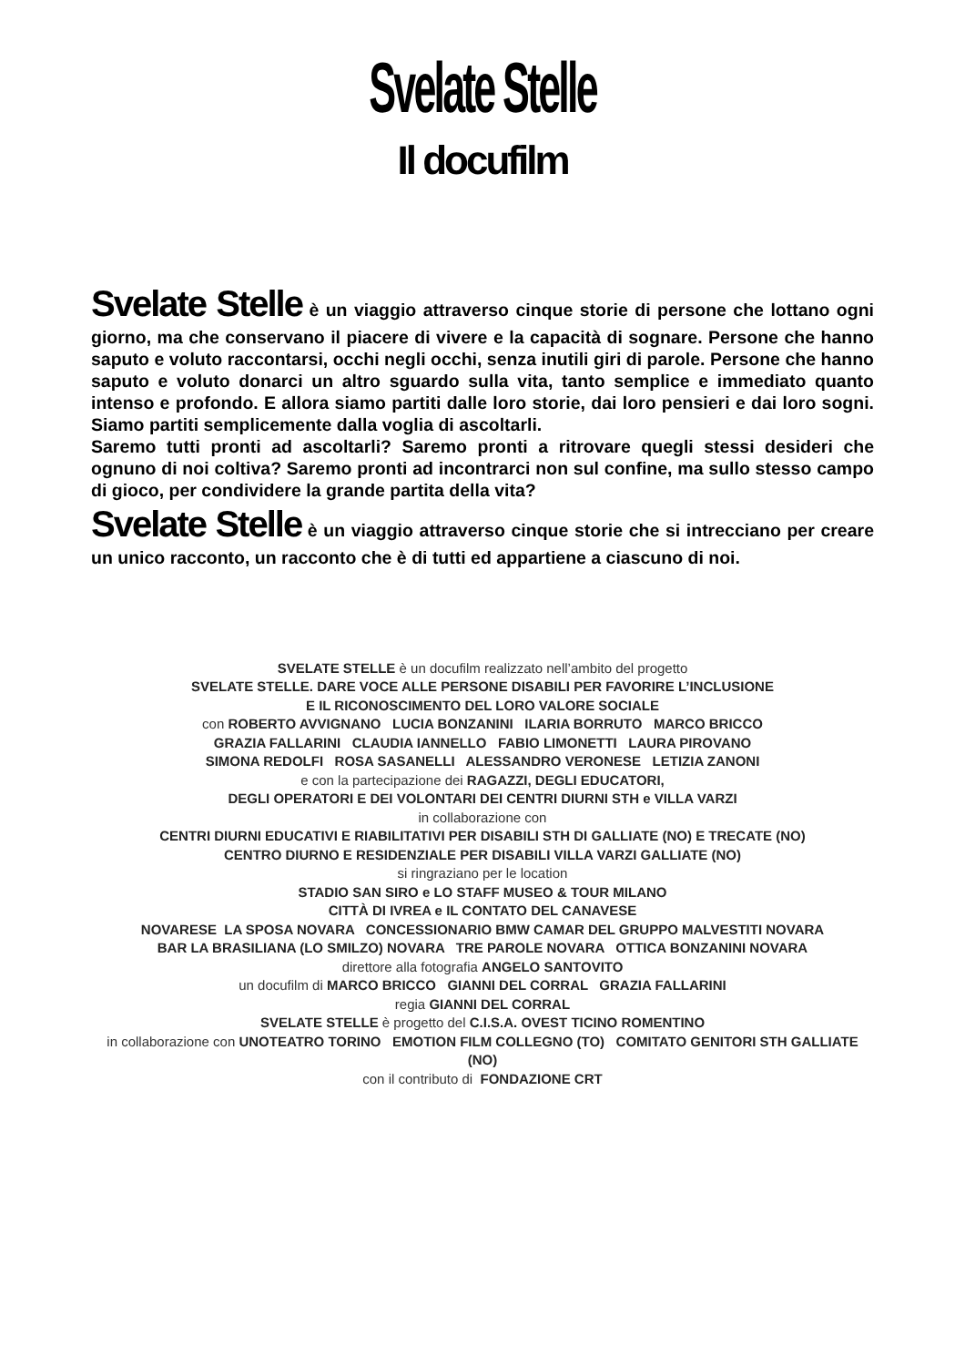Svelate Stelle
Il docufilm
Svelate Stelle è un viaggio attraverso cinque storie di persone che lottano ogni giorno, ma che conservano il piacere di vivere e la capacità di sognare. Persone che hanno saputo e voluto raccontarsi, occhi negli occhi, senza inutili giri di parole. Persone che hanno saputo e voluto donarci un altro sguardo sulla vita, tanto semplice e immediato quanto intenso e profondo. E allora siamo partiti dalle loro storie, dai loro pensieri e dai loro sogni. Siamo partiti semplicemente dalla voglia di ascoltarli.
Saremo tutti pronti ad ascoltarli? Saremo pronti a ritrovare quegli stessi desideri che ognuno di noi coltiva? Saremo pronti ad incontrarci non sul confine, ma sullo stesso campo di gioco, per condividere la grande partita della vita?
Svelate Stelle è un viaggio attraverso cinque storie che si intrecciano per creare un unico racconto, un racconto che è di tutti ed appartiene a ciascuno di noi.
SVELATE STELLE è un docufilm realizzato nell’ambito del progetto
SVELATE STELLE. DARE VOCE ALLE PERSONE DISABILI PER FAVORIRE L’INCLUSIONE
E IL RICONOSCIMENTO DEL LORO VALORE SOCIALE
con ROBERTO AVVIGNANO LUCIA BONZANINI ILARIA BORRUTO MARCO BRICCO
GRAZIA FALLARINI CLAUDIA IANNELLO FABIO LIMONETTI LAURA PIROVANO
SIMONA REDOLFI ROSA SASANELLI ALESSANDRO VERONESE LETIZIA ZANONI
e con la partecipazione dei RAGAZZI, DEGLI EDUCATORI,
DEGLI OPERATORI E DEI VOLONTARI DEI CENTRI DIURNI STH e VILLA VARZI
in collaborazione con
CENTRI DIURNI EDUCATIVI E RIABILITATIVI PER DISABILI STH DI GALLIATE (NO) E TRECATE (NO)
CENTRO DIURNO E RESIDENZIALE PER DISABILI VILLA VARZI GALLIATE (NO)
si ringraziano per le location
STADIO SAN SIRO e LO STAFF MUSEO & TOUR MILANO
CITTÀ DI IVREA e IL CONTATO DEL CANAVESE
NOVARESE LA SPOSA NOVARA CONCESSIONARIO BMW CAMAR DEL GRUPPO MALVESTITI NOVARA
BAR LA BRASILIANA (LO SMILZO) NOVARA TRE PAROLE NOVARA OTTICA BONZANINI NOVARA
direttore alla fotografia ANGELO SANTOVITO
un docufilm di MARCO BRICCO GIANNI DEL CORRAL GRAZIA FALLARINI
regia GIANNI DEL CORRAL
SVELATE STELLE è progetto del C.I.S.A. OVEST TICINO ROMENTINO
in collaborazione con UNOTEATRO TORINO EMOTION FILM COLLEGNO (TO) COMITATO GENITORI STH GALLIATE (NO)
con il contributo di FONDAZIONE CRT